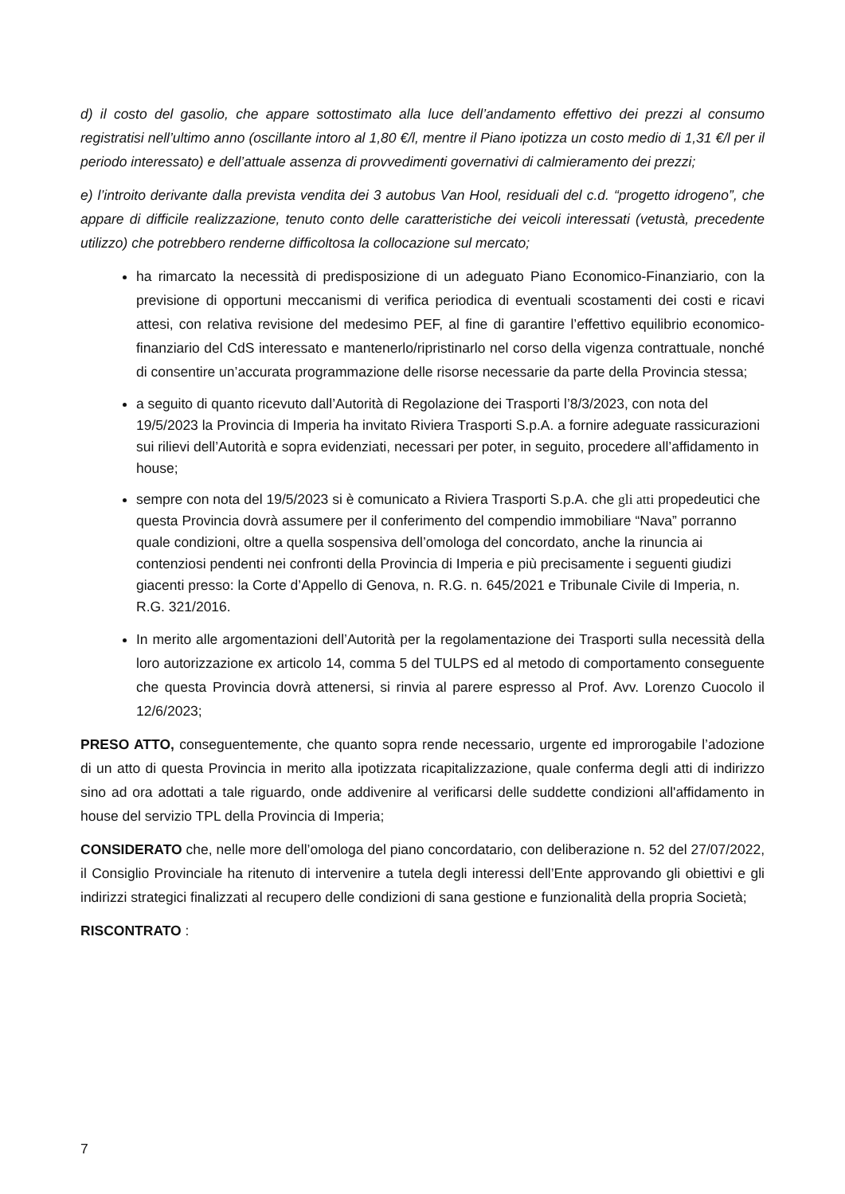d) il costo del gasolio, che appare sottostimato alla luce dell’andamento effettivo dei prezzi al consumo registratisi nell’ultimo anno (oscillante intoro al 1,80 €/l, mentre il Piano ipotizza un costo medio di 1,31 €/l per il periodo interessato) e dell’attuale assenza di provvedimenti governativi di calmieramento dei prezzi;
e) l’introito derivante dalla prevista vendita dei 3 autobus Van Hool, residuali del c.d. “progetto idrogeno”, che appare di difficile realizzazione, tenuto conto delle caratteristiche dei veicoli interessati (vetustà, precedente utilizzo) che potrebbero renderne difficoltosa la collocazione sul mercato;
ha rimarcato la necessità di predisposizione di un adeguato Piano Economico-Finanziario, con la previsione di opportuni meccanismi di verifica periodica di eventuali scostamenti dei costi e ricavi attesi, con relativa revisione del medesimo PEF, al fine di garantire l’effettivo equilibrio economico-finanziario del CdS interessato e mantenerlo/ripristinarlo nel corso della vigenza contrattuale, nonché di consentire un’accurata programmazione delle risorse necessarie da parte della Provincia stessa;
a seguito di quanto ricevuto dall’Autorità di Regolazione dei Trasporti l’8/3/2023, con nota del 19/5/2023 la Provincia di Imperia ha invitato Riviera Trasporti S.p.A. a fornire adeguate rassicurazioni sui rilievi dell’Autorità e sopra evidenziati, necessari per poter, in seguito, procedere all’affidamento in house;
sempre con nota del 19/5/2023 si è comunicato a Riviera Trasporti S.p.A. che gli atti propedeutici che questa Provincia dovrà assumere per il conferimento del compendio immobiliare “Nava” porranno quale condizioni, oltre a quella sospensiva dell’omologa del concordato, anche la rinuncia ai contenziosi pendenti nei confronti della Provincia di Imperia e più precisamente i seguenti giudizi giacenti presso: la Corte d’Appello di Genova, n. R.G. n. 645/2021 e Tribunale Civile di Imperia, n. R.G. 321/2016.
In merito alle argomentazioni dell’Autorità per la regolamentazione dei Trasporti sulla necessità della loro autorizzazione ex articolo 14, comma 5 del TULPS ed al metodo di comportamento conseguente che questa Provincia dovrà attenersi, si rinvia al parere espresso al Prof. Avv. Lorenzo Cuocolo il 12/6/2023;
PRESO ATTO, conseguentemente, che quanto sopra rende necessario, urgente ed improrogabile l’adozione di un atto di questa Provincia in merito alla ipotizzata ricapitalizzazione, quale conferma degli atti di indirizzo sino ad ora adottati a tale riguardo, onde addivenire al verificarsi delle suddette condizioni all'affidamento in house del servizio TPL della Provincia di Imperia;
CONSIDERATO che, nelle more dell’omologa del piano concordatario, con deliberazione n. 52 del 27/07/2022, il Consiglio Provinciale ha ritenuto di intervenire a tutela degli interessi dell’Ente approvando gli obiettivi e gli indirizzi strategici finalizzati al recupero delle condizioni di sana gestione e funzionalità della propria Società;
RISCONTRATO :
7